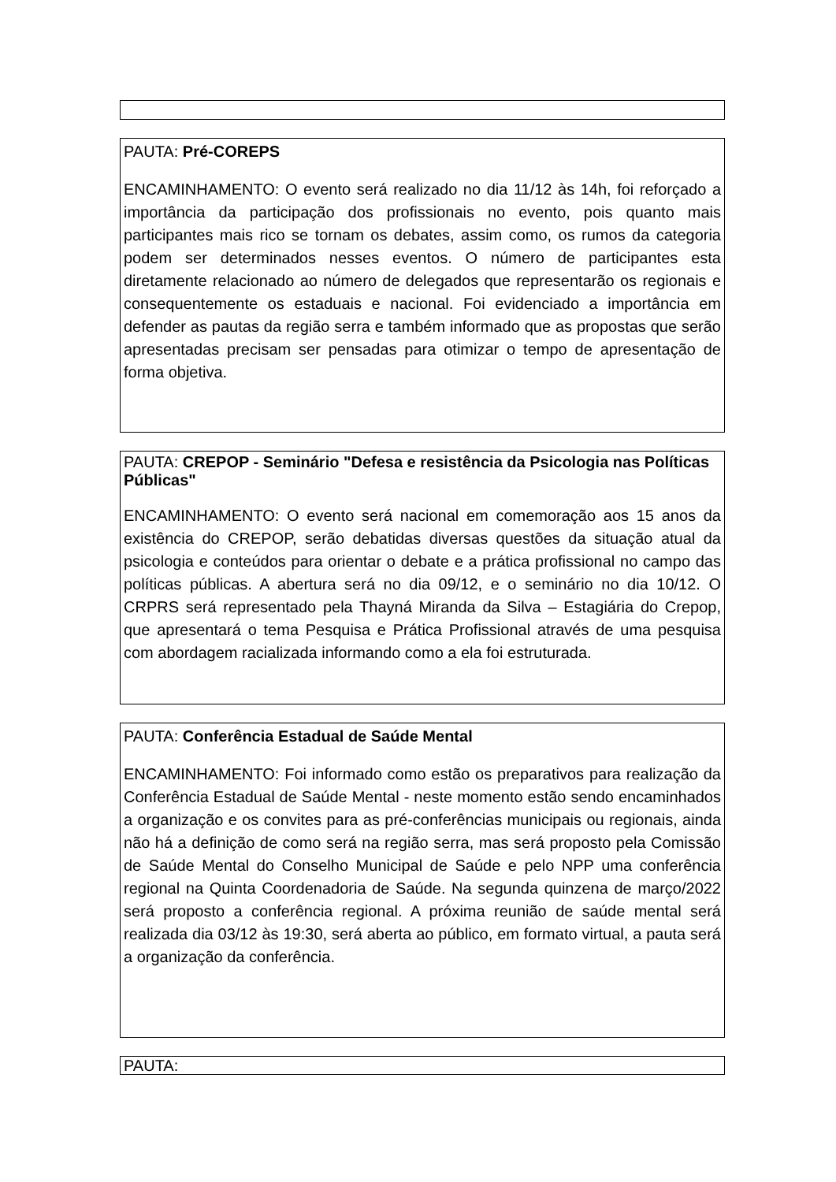PAUTA: Pré-COREPS
ENCAMINHAMENTO: O evento será realizado no dia 11/12 às 14h, foi reforçado a importância da participação dos profissionais no evento, pois quanto mais participantes mais rico se tornam os debates, assim como, os rumos da categoria podem ser determinados nesses eventos. O número de participantes esta diretamente relacionado ao número de delegados que representarão os regionais e consequentemente os estaduais e nacional. Foi evidenciado a importância em defender as pautas da região serra e também informado que as propostas que serão apresentadas precisam ser pensadas para otimizar o tempo de apresentação de forma objetiva.
PAUTA: CREPOP - Seminário "Defesa e resistência da Psicologia nas Políticas Públicas"
ENCAMINHAMENTO: O evento será nacional em comemoração aos 15 anos da existência do CREPOP, serão debatidas diversas questões da situação atual da psicologia e conteúdos para orientar o debate e a prática profissional no campo das políticas públicas. A abertura será no dia 09/12, e o seminário no dia 10/12. O CRPRS será representado pela Thayná Miranda da Silva – Estagiária do Crepop, que apresentará o tema Pesquisa e Prática Profissional através de uma pesquisa com abordagem racializada informando como a ela foi estruturada.
PAUTA: Conferência Estadual de Saúde Mental
ENCAMINHAMENTO: Foi informado como estão os preparativos para realização da Conferência Estadual de Saúde Mental - neste momento estão sendo encaminhados a organização e os convites para as pré-conferências municipais ou regionais, ainda não há a definição de como será na região serra, mas será proposto pela Comissão de Saúde Mental do Conselho Municipal de Saúde e pelo NPP uma conferência regional na Quinta Coordenadoria de Saúde. Na segunda quinzena de março/2022 será proposto a conferência regional. A próxima reunião de saúde mental será realizada dia 03/12 às 19:30, será aberta ao público, em formato virtual, a pauta será a organização da conferência.
PAUTA: